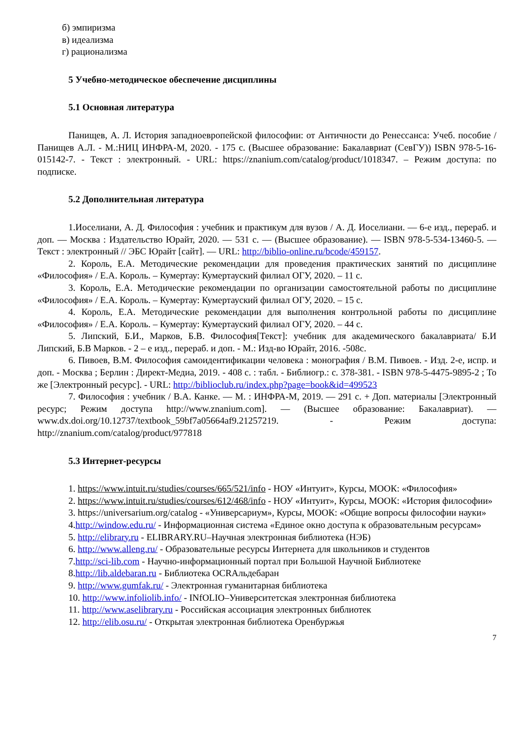б) эмпиризма
в) идеализма
г) рационализма
5 Учебно-методическое обеспечение дисциплины
5.1 Основная литература
Панищев, А. Л. История западноевропейской философии: от Античности до Ренессанса: Учеб. пособие / Панищев А.Л. - М.:НИЦ ИНФРА-М, 2020. - 175 с. (Высшее образование: Бакалавриат (СевГУ)) ISBN 978-5-16-015142-7. - Текст : электронный. - URL: https://znanium.com/catalog/product/1018347. – Режим доступа: по подписке.
5.2 Дополнительная литература
1.Иоселиани, А. Д. Философия : учебник и практикум для вузов / А. Д. Иоселиани. — 6-е изд., перераб. и доп. — Москва : Издательство Юрайт, 2020. — 531 с. — (Высшее образование). — ISBN 978-5-534-13460-5. — Текст : электронный // ЭБС Юрайт [сайт]. — URL: http://biblio-online.ru/bcode/459157.
2. Король, Е.А. Методические рекомендации для проведения практических занятий по дисциплине «Философия» / Е.А. Король. – Кумертау: Кумертауский филиал ОГУ, 2020. – 11 с.
3. Король, Е.А. Методические рекомендации по организации самостоятельной работы по дисциплине «Философия» / Е.А. Король. – Кумертау: Кумертауский филиал ОГУ, 2020. – 15 с.
4. Король, Е.А. Методические рекомендации для выполнения контрольной работы по дисциплине «Философия» / Е.А. Король. – Кумертау: Кумертауский филиал ОГУ, 2020. – 44 с.
5. Липский, Б.И., Марков, Б.В. Философия[Текст]: учебник для академического бакалавриата/ Б.И Липский, Б.В Марков. - 2 – е изд., перераб. и доп. - М.: Изд-во Юрайт, 2016. -508с.
6. Пивоев, В.М. Философия самоидентификации человека : монография / В.М. Пивоев. - Изд. 2-е, испр. и доп. - Москва ; Берлин : Директ-Медиа, 2019. - 408 с. : табл. - Библиогр.: с. 378-381. - ISBN 978-5-4475-9895-2 ; То же [Электронный ресурс]. - URL: http://biblioclub.ru/index.php?page=book&id=499523
7. Философия : учебник / В.А. Канке. — М. : ИНФРА-М, 2019. — 291 с. + Доп. материалы [Электронный ресурс; Режим доступа http://www.znanium.com]. — (Высшее образование: Бакалавриат). — www.dx.doi.org/10.12737/textbook_59bf7a05664af9.21257219. - Режим доступа: http://znanium.com/catalog/product/977818
5.3 Интернет-ресурсы
1. https://www.intuit.ru/studies/courses/665/521/info - НОУ «Интуит», Курсы, МООК: «Философия»
2. https://www.intuit.ru/studies/courses/612/468/info - НОУ «Интуит», Курсы, МООК: «История философии»
3. https://universarium.org/catalog - «Универсариум», Курсы, МООК: «Общие вопросы философии науки»
4.http://window.edu.ru/ - Информационная система «Единое окно доступа к образовательным ресурсам»
5. http://elibrary.ru - ELIBRARY.RU–Научная электронная библиотека (НЭБ)
6. http://www.alleng.ru/ - Образовательные ресурсы Интернета для школьников и студентов
7.http://sci-lib.com - Научно-информационный портал при Большой Научной Библиотеке
8.http://lib.aldebaran.ru - Библиотека OCRАльдебаран
9. http://www.gumfak.ru/ - Электронная гуманитарная библиотека
10. http://www.infoliolib.info/ - INfOLIO–Университетская электронная библиотека
11. http://www.aselibrary.ru - Российская ассоциация электронных библиотек
12. http://elib.osu.ru/ - Открытая электронная библиотека Оренбуржья
7